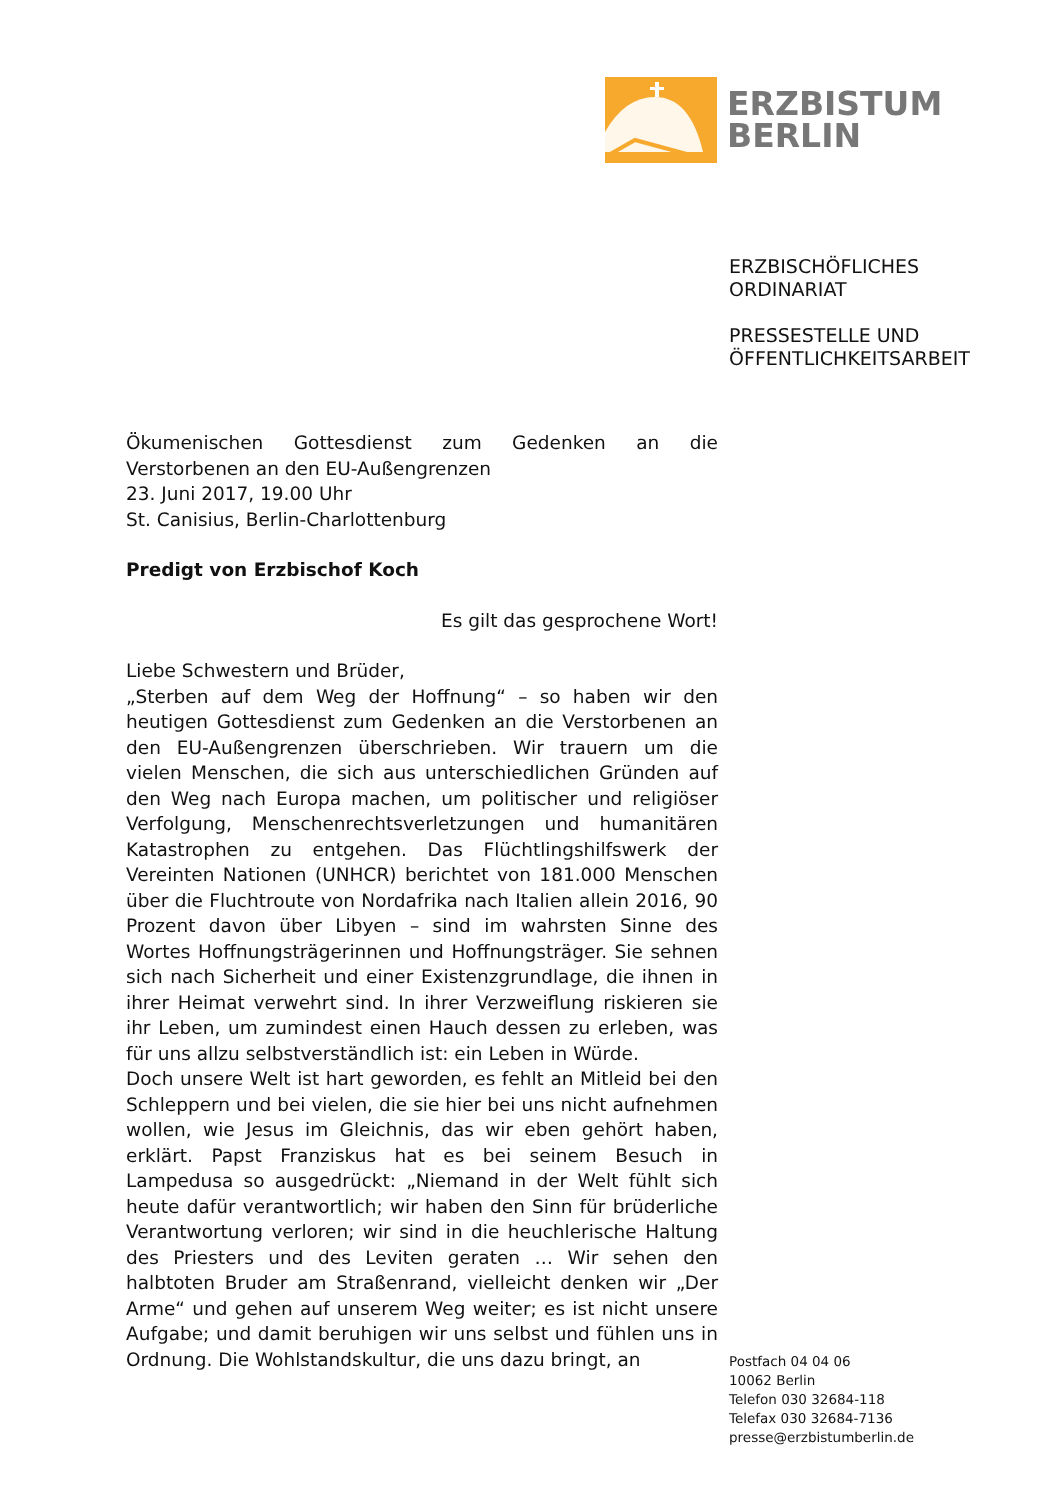ERZBISTUM
BERLIN
ERZBISCHÖFLICHES
ORDINARIAT
PRESSESTELLE UND
ÖFFENTLICHKEITSARBEIT
Ökumenischen Gottesdienst zum Gedenken an die Verstorbenen an den EU-Außengrenzen
23. Juni 2017, 19.00 Uhr
St. Canisius, Berlin-Charlottenburg
Predigt von Erzbischof Koch
Es gilt das gesprochene Wort!
Liebe Schwestern und Brüder,
„Sterben auf dem Weg der Hoffnung“ – so haben wir den heutigen Gottesdienst zum Gedenken an die Verstorbenen an den EU-Außengrenzen überschrieben. Wir trauern um die vielen Menschen, die sich aus unterschiedlichen Gründen auf den Weg nach Europa machen, um politischer und religiöser Verfolgung, Menschenrechtsverletzungen und humanitären Katastrophen zu entgehen. Das Flüchtlingshilfswerk der Vereinten Nationen (UNHCR) berichtet von 181.000 Menschen über die Fluchtroute von Nordafrika nach Italien allein 2016, 90 Prozent davon über Libyen – sind im wahrsten Sinne des Wortes Hoffnungsträgerinnen und Hoffnungsträger. Sie sehnen sich nach Sicherheit und einer Existenzgrundlage, die ihnen in ihrer Heimat verwehrt sind. In ihrer Verzweiflung riskieren sie ihr Leben, um zumindest einen Hauch dessen zu erleben, was für uns allzu selbstverständlich ist: ein Leben in Würde.
Doch unsere Welt ist hart geworden, es fehlt an Mitleid bei den Schleppern und bei vielen, die sie hier bei uns nicht aufnehmen wollen, wie Jesus im Gleichnis, das wir eben gehört haben, erklärt. Papst Franziskus hat es bei seinem Besuch in Lampedusa so ausgedrückt: „Niemand in der Welt fühlt sich heute dafür verantwortlich; wir haben den Sinn für brüderliche Verantwortung verloren; wir sind in die heuchlerische Haltung des Priesters und des Leviten geraten … Wir sehen den halbtoten Bruder am Straßenrand, vielleicht denken wir „Der Arme“ und gehen auf unserem Weg weiter; es ist nicht unsere Aufgabe; und damit beruhigen wir uns selbst und fühlen uns in Ordnung. Die Wohlstandskultur, die uns dazu bringt, an
Postfach 04 04 06
10062 Berlin
Telefon 030 32684-118
Telefax 030 32684-7136
presse@erzbistumberlin.de